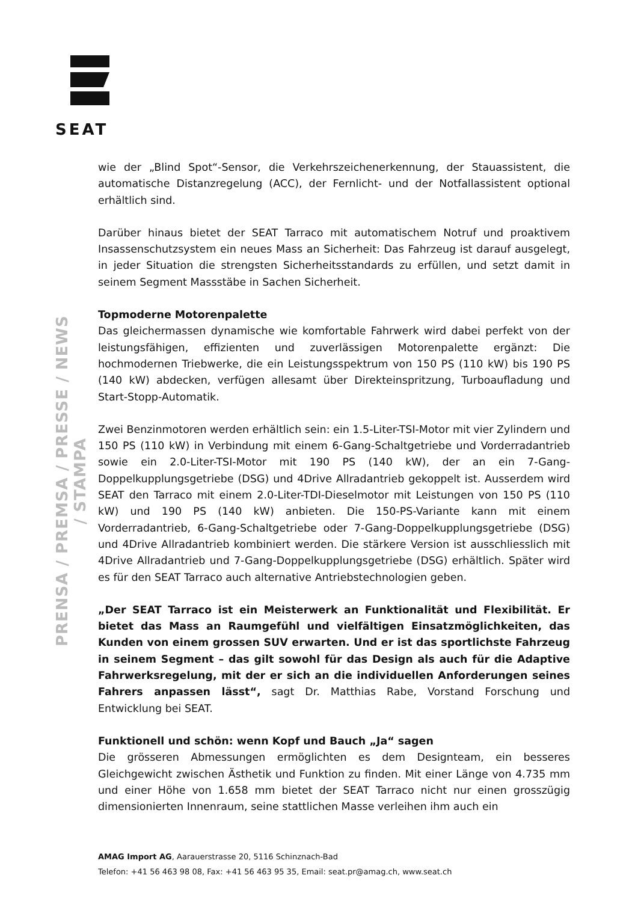SEAT
PRENSA / PREMSA / PRESSE / NEWS / STAMPA
wie der „Blind Spot“-Sensor, die Verkehrszeichenerkennung, der Stauassistent, die automatische Distanzregelung (ACC), der Fernlicht- und der Notfallassistent optional erhältlich sind.
Darüber hinaus bietet der SEAT Tarraco mit automatischem Notruf und proaktivem Insassenschutzsystem ein neues Mass an Sicherheit: Das Fahrzeug ist darauf ausgelegt, in jeder Situation die strengsten Sicherheitsstandards zu erfüllen, und setzt damit in seinem Segment Massstäbe in Sachen Sicherheit.
Topmoderne Motorenpalette
Das gleichermassen dynamische wie komfortable Fahrwerk wird dabei perfekt von der leistungsfähigen, effizienten und zuverlässigen Motorenpalette ergänzt: Die hochmodernen Triebwerke, die ein Leistungsspektrum von 150 PS (110 kW) bis 190 PS (140 kW) abdecken, verfügen allesamt über Direkteinspritzung, Turboaufladung und Start-Stopp-Automatik.
Zwei Benzinmotoren werden erhältlich sein: ein 1.5-Liter-TSI-Motor mit vier Zylindern und 150 PS (110 kW) in Verbindung mit einem 6-Gang-Schaltgetriebe und Vorderradantrieb sowie ein 2.0-Liter-TSI-Motor mit 190 PS (140 kW), der an ein 7-Gang-Doppelkupplungsgetriebe (DSG) und 4Drive Allradantrieb gekoppelt ist. Ausserdem wird SEAT den Tarraco mit einem 2.0-Liter-TDI-Dieselmotor mit Leistungen von 150 PS (110 kW) und 190 PS (140 kW) anbieten. Die 150-PS-Variante kann mit einem Vorderradantrieb, 6-Gang-Schaltgetriebe oder 7-Gang-Doppelkupplungsgetriebe (DSG) und 4Drive Allradantrieb kombiniert werden. Die stärkere Version ist ausschliesslich mit 4Drive Allradantrieb und 7-Gang-Doppelkupplungsgetriebe (DSG) erhältlich. Später wird es für den SEAT Tarraco auch alternative Antriebstechnologien geben.
„Der SEAT Tarraco ist ein Meisterwerk an Funktionalität und Flexibilität. Er bietet das Mass an Raumgefühl und vielfältigen Einsatzmöglichkeiten, das Kunden von einem grossen SUV erwarten. Und er ist das sportlichste Fahrzeug in seinem Segment – das gilt sowohl für das Design als auch für die Adaptive Fahrwerksregelung, mit der er sich an die individuellen Anforderungen seines Fahrers anpassen lässt“, sagt Dr. Matthias Rabe, Vorstand Forschung und Entwicklung bei SEAT.
Funktionell und schön: wenn Kopf und Bauch „Ja“ sagen
Die grösseren Abmessungen ermöglichten es dem Designteam, ein besseres Gleichgewicht zwischen Ästhetik und Funktion zu finden. Mit einer Länge von 4.735 mm und einer Höhe von 1.658 mm bietet der SEAT Tarraco nicht nur einen grosszügig dimensionierten Innenraum, seine stattlichen Masse verleihen ihm auch ein
AMAG Import AG, Aarauerstrasse 20, 5116 Schinznach-Bad
Telefon: +41 56 463 98 08, Fax: +41 56 463 95 35, Email: seat.pr@amag.ch, www.seat.ch